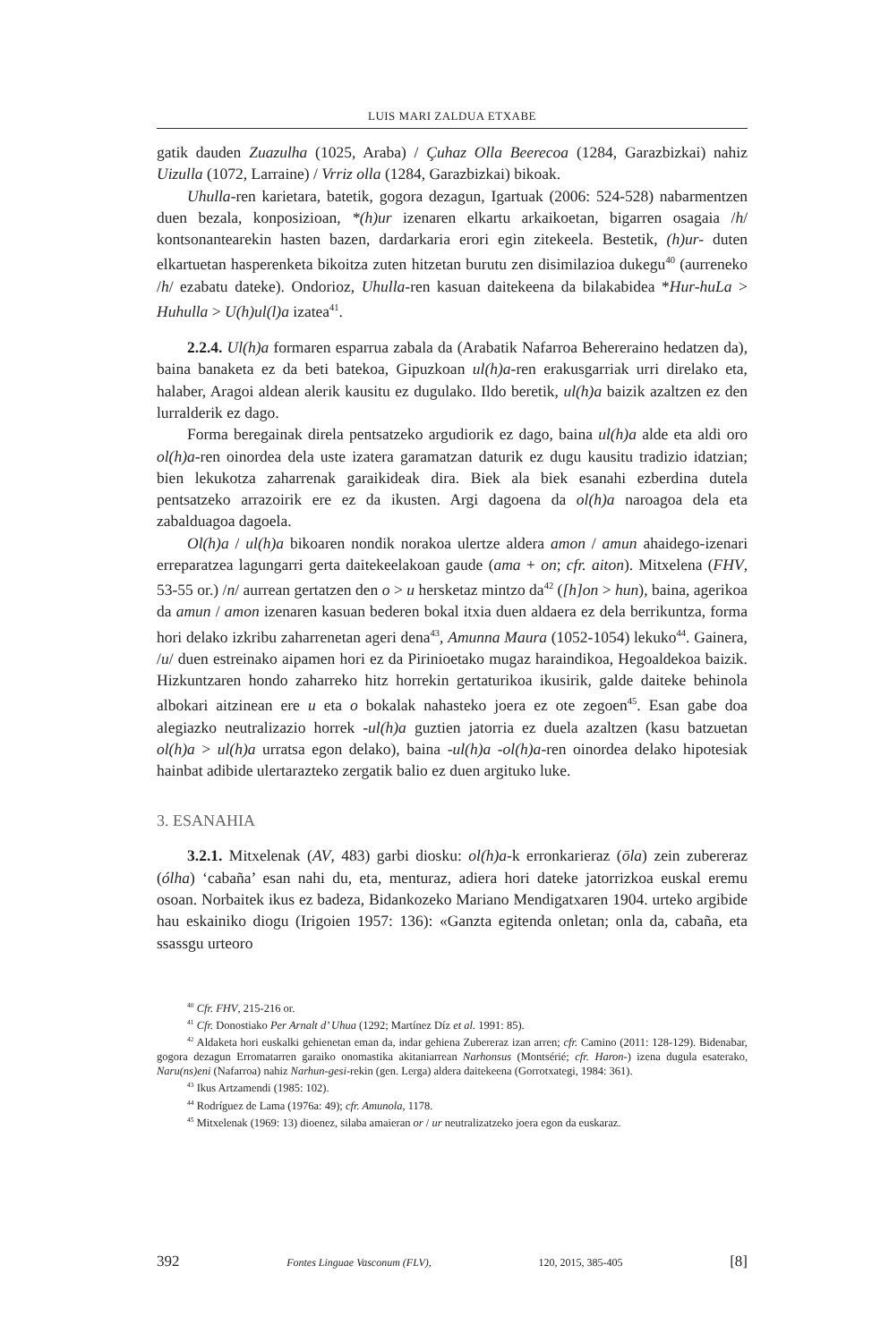LUIS MARI ZALDUA ETXABE
gatik dauden Zuazulha (1025, Araba) / Çuhaz Olla Beerecoa (1284, Garazbizkai) nahiz Uizulla (1072, Larraine) / Vrriz olla (1284, Garazbizkai) bikoak.
Uhulla-ren karietara, batetik, gogora dezagun, Igartuak (2006: 524-528) nabarmentzen duen bezala, konposizioan, *(h)ur izenaren elkartu arkaikoetan, bigarren osagaia /h/ kontsonantearekin hasten bazen, dardarkaria erori egin zitekeela. Bestetik, (h)ur- duten elkartuetan hasperenketa bikoitza zuten hitzetan burutu zen disimilazioa dukegu<sup>40</sup> (aurreneko /h/ ezabatu dateke). Ondorioz, Uhulla-ren kasuan daitekeena da bilakabidea *Hur-huLa > Huhulla > U(h)ul(l)a izatea<sup>41</sup>.
2.2.4. Ul(h)a formaren esparrua zabala da (Arabatik Nafarroa Behereraino hedatzen da), baina banaketa ez da beti batekoa, Gipuzkoan ul(h)a-ren erakusgarriak urri direlako eta, halaber, Aragoi aldean alerik kausitu ez dugulako. Ildo beretik, ul(h)a baizik azaltzen ez den lurralderik ez dago.
Forma beregainak direla pentsatzeko argudiorik ez dago, baina ul(h)a alde eta aldi oro ol(h)a-ren oinordea dela uste izatera garamatzan daturik ez dugu kausitu tradizio idatzian; bien lekukotza zaharrenak garaikideak dira. Biek ala biek esanahi ezberdina dutela pentsatzeko arrazoirik ere ez da ikusten. Argi dagoena da ol(h)a naroagoa dela eta zabalduagoa dagoela.
Ol(h)a / ul(h)a bikoaren nondik norakoa ulertze aldera amon / amun ahaidego-izenari erreparatzea lagungarri gerta daitekeelakoan gaude (ama + on; cfr. aiton). Mitxelena (FHV, 53-55 or.) /n/ aurrean gertatzen den o > u hersketaz mintzo da<sup>42</sup> ([h]on > hun), baina, agerikoa da amun / amon izenaren kasuan bederen bokal itxia duen aldaera ez dela berrikuntza, forma hori delako izkribu zaharrenetan ageri dena<sup>43</sup>, Amunna Maura (1052-1054) lekuko<sup>44</sup>. Gainera, /u/ duen estreinako aipamen hori ez da Pirinioetako mugaz haraindikoa, Hegoaldekoa baizik. Hizkuntzaren hondo zaharreko hitz horrekin gertaturikoa ikusirik, galde daiteke behinola albokari aitzinean ere u eta o bokalak nahasteko joera ez ote zegoen<sup>45</sup>. Esan gabe doa alegiazko neutralizazio horrek -ul(h)a guztien jatorria ez duela azaltzen (kasu batzuetan ol(h)a > ul(h)a urratsa egon delako), baina -ul(h)a -ol(h)a-ren oinordea delako hipotesiak hainbat adibide ulertarazteko zergatik balio ez duen argituko luke.
3. ESANAHIA
3.2.1. Mitxelenak (AV, 483) garbi diosku: ol(h)a-k erronkarieraz (ōla) zein zubereraz (ólha) ‘cabaña’ esan nahi du, eta, menturaz, adiera hori dateke jatorrizkoa euskal eremu osoan. Norbaitek ikus ez badeza, Bidankozeko Mariano Mendigatxaren 1904. urteko argibide hau eskainiko diogu (Irigoien 1957: 136): «Ganzta egitenda onletan; onla da, cabaña, eta ssassgu urteoro
<sup>40</sup> Cfr. FHV, 215-216 or.
<sup>41</sup> Cfr. Donostiako Per Arnalt d’ Uhua (1292; Martínez Díz et al. 1991: 85).
<sup>42</sup> Aldaketa hori euskalki gehienetan eman da, indar gehiena Zubereraz izan arren; cfr. Camino (2011: 128-129). Bidenabar, gogora dezagun Erromatarren garaiko onomastika akitaniarrean Narhonsus (Montsérié; cfr. Haron-) izena dugula esaterako, Naru(ns)eni (Nafarroa) nahiz Narhun-gesi-rekin (gen. Lerga) aldera daitekeena (Gorrotxategi, 1984: 361).
<sup>43</sup> Ikus Artzamendi (1985: 102).
<sup>44</sup> Rodríguez de Lama (1976a: 49); cfr. Amunola, 1178.
<sup>45</sup> Mitxelenak (1969: 13) dioenez, silaba amaieran or / ur neutralizatzeko joera egon da euskaraz.
392 Fontes Linguae Vasconum (FLV), 120, 2015, 385-405 [8]